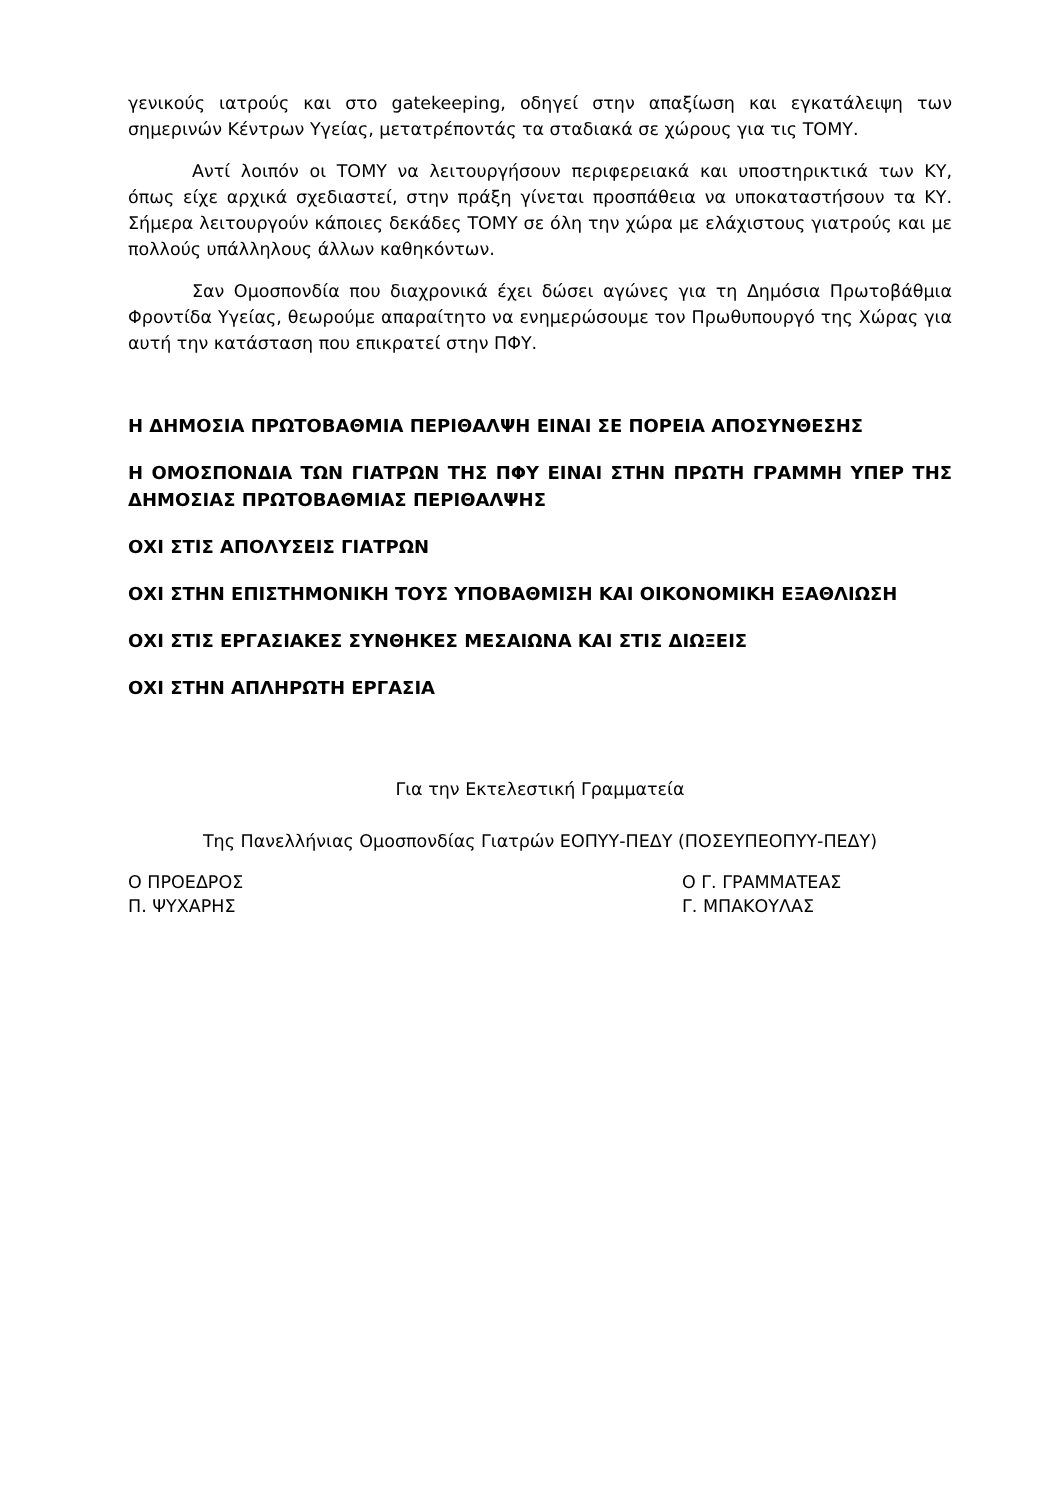γενικούς ιατρούς και στο gatekeeping, οδηγεί στην απαξίωση και εγκατάλειψη των σημερινών Κέντρων Υγείας, μετατρέποντάς τα σταδιακά σε χώρους για τις ΤΟΜΥ.
Αντί λοιπόν οι ΤΟΜΥ να λειτουργήσουν περιφερειακά και υποστηρικτικά των ΚΥ, όπως είχε αρχικά σχεδιαστεί, στην πράξη γίνεται προσπάθεια να υποκαταστήσουν τα ΚΥ. Σήμερα λειτουργούν κάποιες δεκάδες ΤΟΜΥ σε όλη την χώρα με ελάχιστους γιατρούς και με πολλούς υπάλληλους άλλων καθηκόντων.
Σαν Ομοσπονδία που διαχρονικά έχει δώσει αγώνες για τη Δημόσια Πρωτοβάθμια Φροντίδα Υγείας, θεωρούμε απαραίτητο να ενημερώσουμε τον Πρωθυπουργό της Χώρας για αυτή την κατάσταση που επικρατεί στην ΠΦΥ.
Η ΔΗΜΟΣΙΑ ΠΡΩΤΟΒΑΘΜΙΑ ΠΕΡΙΘΑΛΨΗ ΕΙΝΑΙ ΣΕ ΠΟΡΕΙΑ ΑΠΟΣΥΝΘΕΣΗΣ
Η ΟΜΟΣΠΟΝΔΙΑ ΤΩΝ ΓΙΑΤΡΩΝ ΤΗΣ ΠΦΥ ΕΙΝΑΙ ΣΤΗΝ ΠΡΩΤΗ ΓΡΑΜΜΗ ΥΠΕΡ ΤΗΣ ΔΗΜΟΣΙΑΣ ΠΡΩΤΟΒΑΘΜΙΑΣ ΠΕΡΙΘΑΛΨΗΣ
ΟΧΙ ΣΤΙΣ ΑΠΟΛΥΣΕΙΣ ΓΙΑΤΡΩΝ
ΟΧΙ ΣΤΗΝ ΕΠΙΣΤΗΜΟΝΙΚΗ ΤΟΥΣ ΥΠΟΒΑΘΜΙΣΗ ΚΑΙ ΟΙΚΟΝΟΜΙΚΗ ΕΞΑΘΛΙΩΣΗ
ΟΧΙ ΣΤΙΣ ΕΡΓΑΣΙΑΚΕΣ ΣΥΝΘΗΚΕΣ ΜΕΣΑΙΩΝΑ ΚΑΙ ΣΤΙΣ ΔΙΩΞΕΙΣ
ΟΧΙ ΣΤΗΝ ΑΠΛΗΡΩΤΗ ΕΡΓΑΣΙΑ
Για την Εκτελεστική Γραμματεία
Της Πανελλήνιας Ομοσπονδίας Γιατρών ΕΟΠΥΥ-ΠΕΔΥ (ΠΟΣΕΥΠΕΟΠΥΥ-ΠΕΔΥ)
Ο ΠΡΟΕΔΡΟΣ
Π. ΨΥΧΑΡΗΣ
Ο Γ. ΓΡΑΜΜΑΤΕΑΣ
Γ. ΜΠΑΚΟΥΛΑΣ